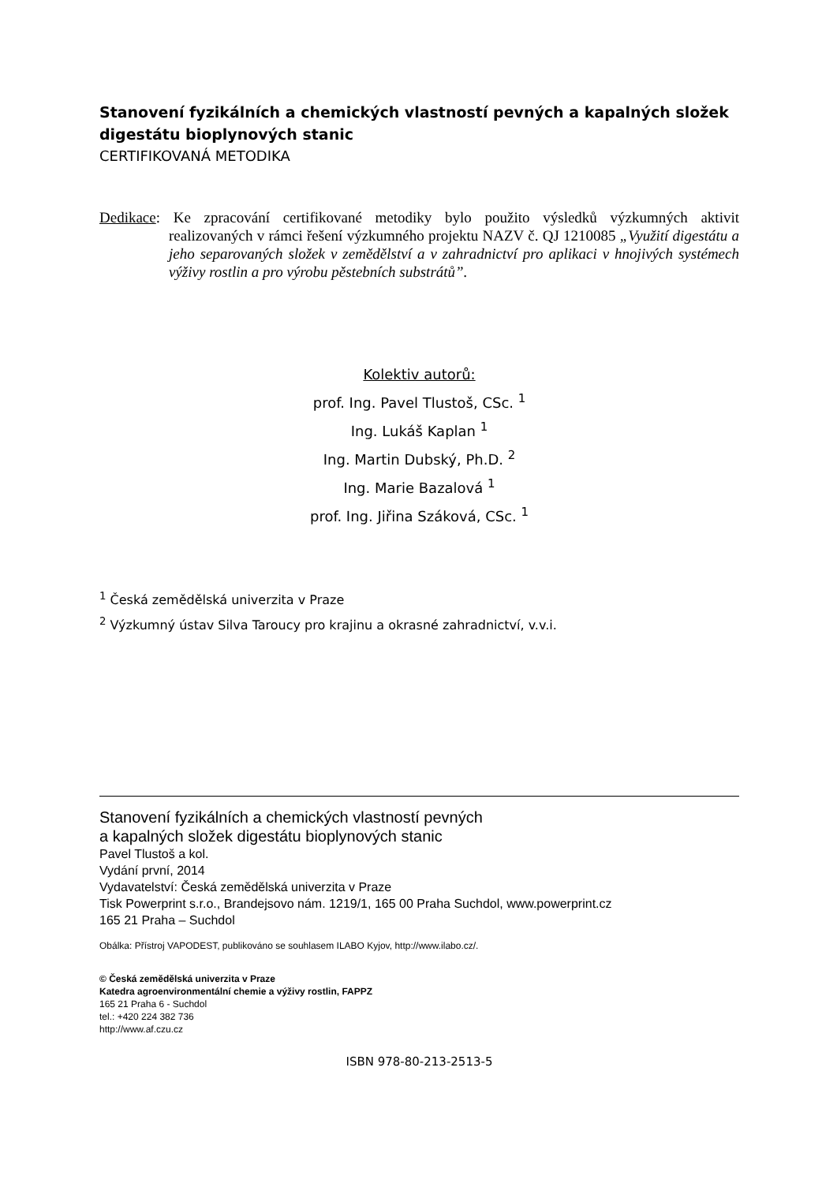Stanovení fyzikálních a chemických vlastností pevných a kapalných složek digestátu bioplynových stanic
CERTIFIKOVANÁ METODIKA
Dedikace: Ke zpracování certifikované metodiky bylo použito výsledků výzkumných aktivit realizovaných v rámci řešení výzkumného projektu NAZV č. QJ 1210085 „Využití digestátu a jeho separovaných složek v zemědělství a v zahradnictví pro aplikaci v hnojivých systémech výživy rostlin a pro výrobu pěstebních substrátů”.
Kolektiv autorů:
prof. Ing. Pavel Tlustoš, CSc. <sup>1</sup>
Ing. Lukáš Kaplan <sup>1</sup>
Ing. Martin Dubský, Ph.D. <sup>2</sup>
Ing. Marie Bazalová <sup>1</sup>
prof. Ing. Jiřina Száková, CSc. <sup>1</sup>
<sup>1</sup> Česká zemědělská univerzita v Praze
<sup>2</sup> Výzkumný ústav Silva Taroucy pro krajinu a okrasné zahradnictví, v.v.i.
Stanovení fyzikálních a chemických vlastností pevných
a kapalných složek digestátu bioplynových stanic
Pavel Tlustoš a kol.
Vydání první, 2014
Vydavatelství: Česká zemědělská univerzita v Praze
Tisk Powerprint s.r.o., Brandejsovo nám. 1219/1, 165 00 Praha Suchdol, www.powerprint.cz
165 21 Praha – Suchdol
Obálka: Přístroj VAPODEST, publikováno se souhlasem ILABO Kyjov, http://www.ilabo.cz/.
© Česká zemědělská univerzita v Praze
Katedra agroenvironmentální chemie a výživy rostlin, FAPPZ
165 21 Praha 6 - Suchdol
tel.: +420 224 382 736
http://www.af.czu.cz
ISBN 978-80-213-2513-5